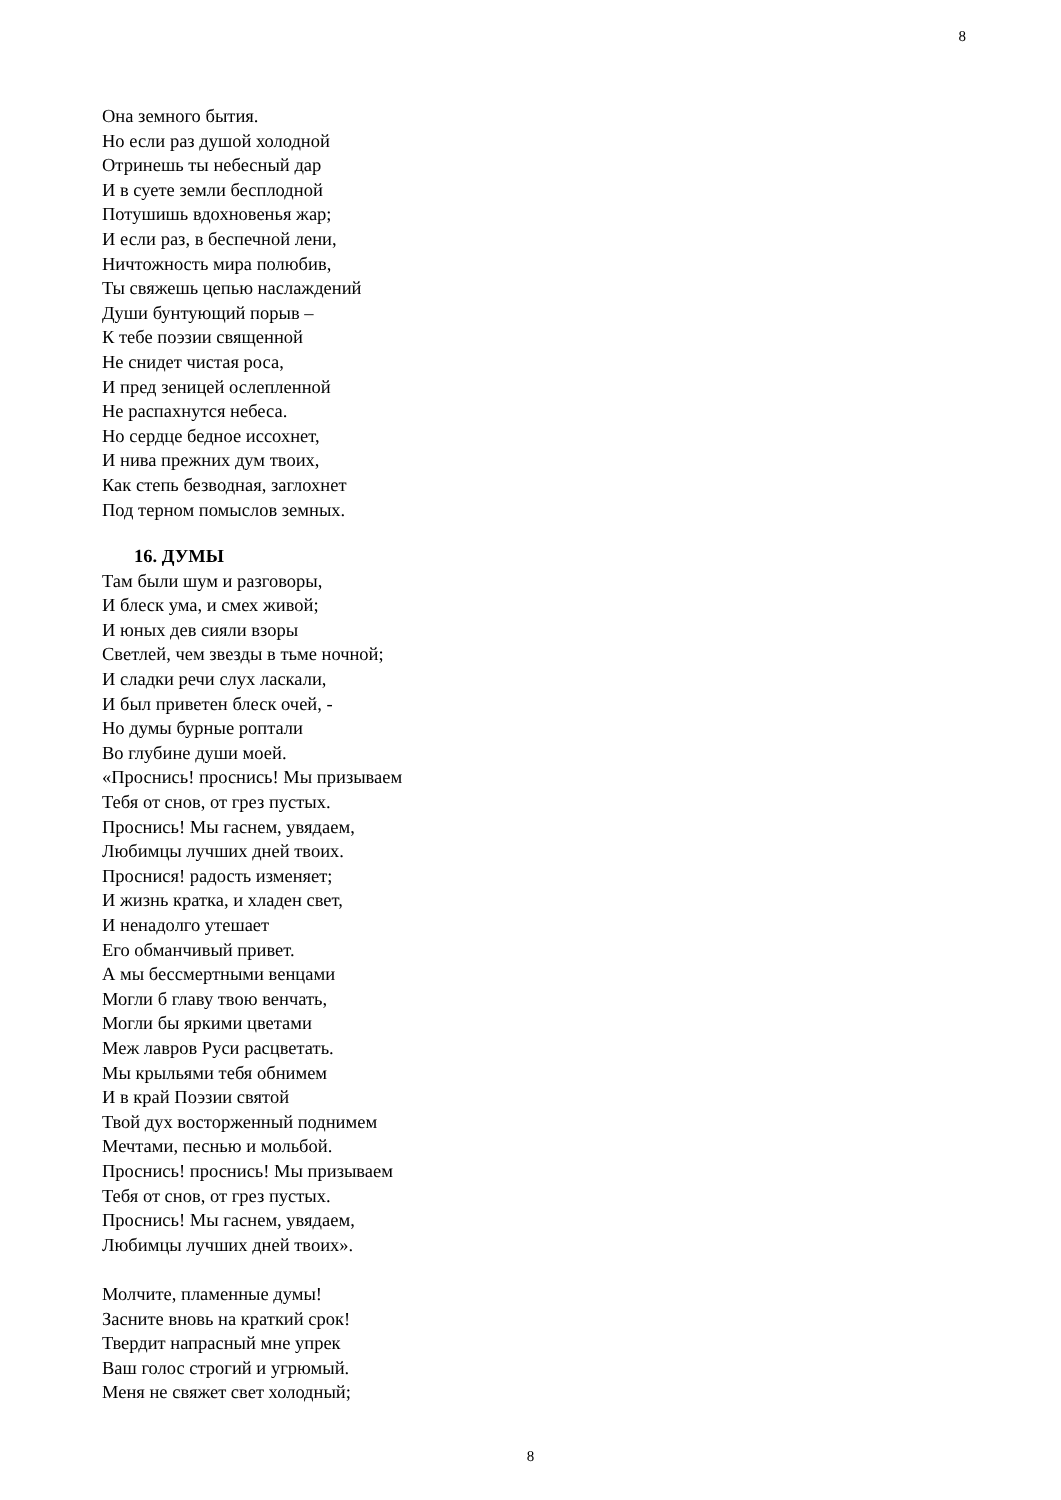8
Она земного бытия.
Но если раз душой холодной
Отринешь ты небесный дар
И в суете земли бесплодной
Потушишь вдохновенья жар;
И если раз, в беспечной лени,
Ничтожность мира полюбив,
Ты свяжешь цепью наслаждений
Души бунтующий порыв –
К тебе поэзии священной
Не снидет чистая роса,
И пред зеницей ослепленной
Не распахнутся небеса.
Но сердце бедное иссохнет,
И нива прежних дум твоих,
Как степь безводная, заглохнет
Под терном помыслов земных.
16. ДУМЫ
Там были шум и разговоры,
И блеск ума, и смех живой;
И юных дев сияли взоры
Светлей, чем звезды в тьме ночной;
И сладки речи слух ласкали,
И был приветен блеск очей, -
Но думы бурные роптали
Во глубине души моей.
«Проснись! проснись! Мы призываем
Тебя от снов, от грез пустых.
Проснись! Мы гаснем, увядаем,
Любимцы лучших дней твоих.
Проснися! радость изменяет;
И жизнь кратка, и хладен свет,
И ненадолго утешает
Его обманчивый привет.
А мы бессмертными венцами
Могли б главу твою венчать,
Могли бы яркими цветами
Меж лавров Руси расцветать.
Мы крыльями тебя обнимем
И в край Поэзии святой
Твой дух восторженный поднимем
Мечтами, песнью и мольбой.
Проснись! проснись! Мы призываем
Тебя от снов, от грез пустых.
Проснись! Мы гаснем, увядаем,
Любимцы лучших дней твоих».
Молчите, пламенные думы!
Засните вновь на краткий срок!
Твердит напрасный мне упрек
Ваш голос строгий и угрюмый.
Меня не свяжет свет холодный;
8